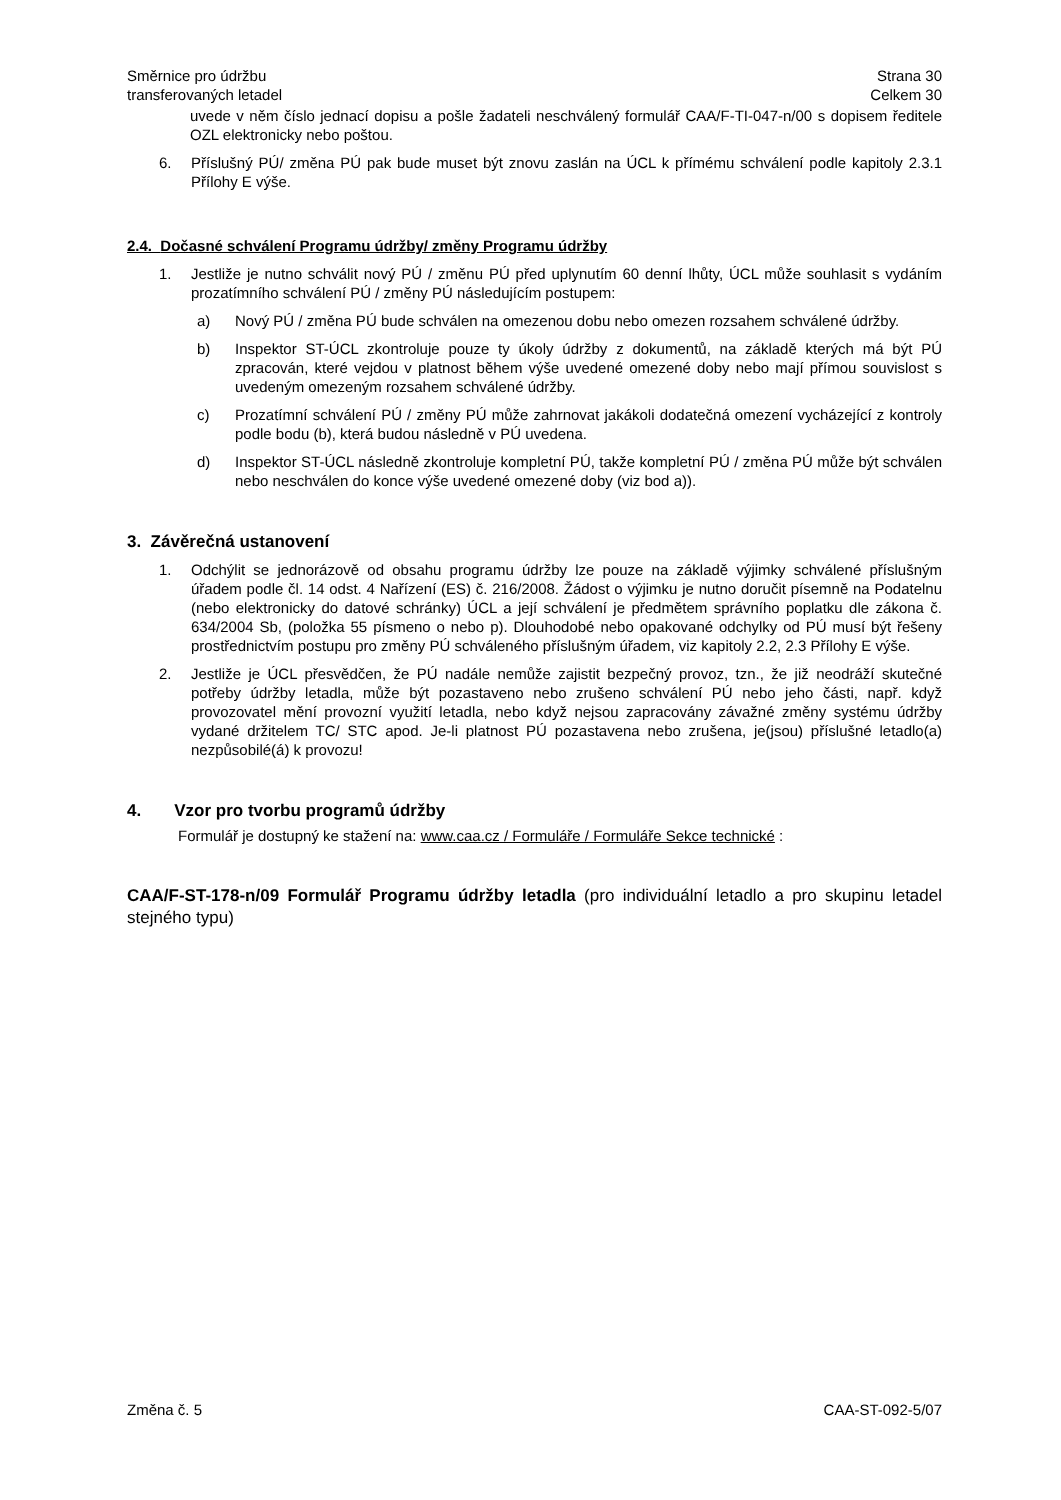Směrnice pro údržbu
transferovaných letadel
Strana 30
Celkem 30
uvede v něm číslo jednací dopisu a pošle žadateli neschválený formulář CAA/F-TI-047-n/00 s dopisem ředitele OZL elektronicky nebo poštou.
6. Příslušný PÚ/ změna PÚ pak bude muset být znovu zaslán na ÚCL k přímému schválení podle kapitoly 2.3.1 Přílohy E výše.
2.4. Dočasné schválení Programu údržby/ změny Programu údržby
1. Jestliže je nutno schválit nový PÚ / změnu PÚ před uplynutím 60 denní lhůty, ÚCL může souhlasit s vydáním prozatímního schválení PÚ / změny PÚ následujícím postupem:
a) Nový PÚ / změna PÚ bude schválen na omezenou dobu nebo omezen rozsahem schválené údržby.
b) Inspektor ST-ÚCL zkontroluje pouze ty úkoly údržby z dokumentů, na základě kterých má být PÚ zpracován, které vejdou v platnost během výše uvedené omezené doby nebo mají přímou souvislost s uvedeným omezeným rozsahem schválené údržby.
c) Prozatímní schválení PÚ / změny PÚ může zahrnovat jakákoli dodatečná omezení vycházející z kontroly podle bodu (b), která budou následně v PÚ uvedena.
d) Inspektor ST-ÚCL následně zkontroluje kompletní PÚ, takže kompletní PÚ / změna PÚ může být schválen nebo neschválen do konce výše uvedené omezené doby (viz bod a)).
3. Závěrečná ustanovení
1. Odchýlit se jednorázově od obsahu programu údržby lze pouze na základě výjimky schválené příslušným úřadem podle čl. 14 odst. 4 Nařízení (ES) č. 216/2008. Žádost o výjimku je nutno doručit písemně na Podatelnu (nebo elektronicky do datové schránky) ÚCL a její schválení je předmětem správního poplatku dle zákona č. 634/2004 Sb, (položka 55 písmeno o nebo p). Dlouhodobé nebo opakované odchylky od PÚ musí být řešeny prostřednictvím postupu pro změny PÚ schváleného příslušným úřadem, viz kapitoly 2.2, 2.3 Přílohy E výše.
2. Jestliže je ÚCL přesvědčen, že PÚ nadále nemůže zajistit bezpečný provoz, tzn., že již neodráží skutečné potřeby údržby letadla, může být pozastaveno nebo zrušeno schválení PÚ nebo jeho části, např. když provozovatel mění provozní využití letadla, nebo když nejsou zapracovány závažné změny systému údržby vydané držitelem TC/ STC apod. Je-li platnost PÚ pozastavena nebo zrušena, je(jsou) příslušné letadlo(a) nezpůsobilé(á) k provozu!
4. Vzor pro tvorbu programů údržby
Formulář je dostupný ke stažení na: www.caa.cz / Formuláře / Formuláře Sekce technické :
CAA/F-ST-178-n/09 Formulář Programu údržby letadla (pro individuální letadlo a pro skupinu letadel stejného typu)
Změna č. 5 CAA-ST-092-5/07